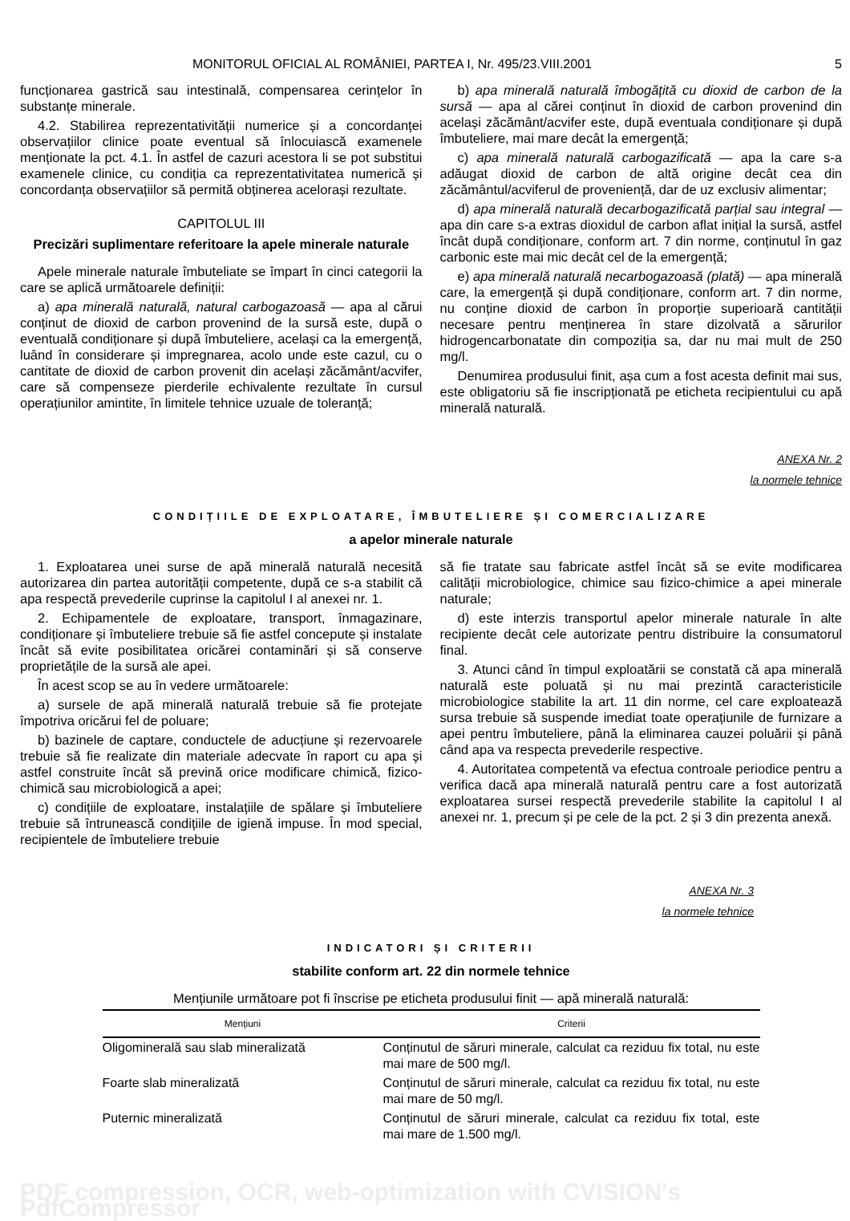MONITORUL OFICIAL AL ROMÂNIEI, PARTEA I, Nr. 495/23.VIII.2001 5
funcționarea gastrică sau intestinală, compensarea cerințelor în substanțe minerale.
4.2. Stabilirea reprezentativității numerice și a concordanței observațiilor clinice poate eventual să înlocuiască examenele menționate la pct. 4.1. În astfel de cazuri acestora li se pot substitui examenele clinice, cu condiția ca reprezentativitatea numerică și concordanța observațiilor să permită obținerea acelorași rezultate.
CAPITOLUL III
Precizări suplimentare referitoare la apele minerale naturale
Apele minerale naturale îmbuteliate se împart în cinci categorii la care se aplică următoarele definiții:
a) apa minerală naturală, natural carbogazoasă — apa al cărui conținut de dioxid de carbon provenind de la sursă este, după o eventuală condiționare și după îmbuteliere, același ca la emergență, luând în considerare și impregnarea, acolo unde este cazul, cu o cantitate de dioxid de carbon provenit din același zăcământ/acvifer, care să compenseze pierderile echivalente rezultate în cursul operațiunilor amintite, în limitele tehnice uzuale de toleranță;
b) apa minerală naturală îmbogățită cu dioxid de carbon de la sursă — apa al cărei conținut în dioxid de carbon provenind din același zăcământ/acvifer este, după eventuala condiționare și după îmbuteliere, mai mare decât la emergență;
c) apa minerală naturală carbogazificată — apa la care s-a adăugat dioxid de carbon de altă origine decât cea din zăcământul/acviferul de proveniență, dar de uz exclusiv alimentar;
d) apa minerală naturală decarbogazificată parțial sau integral — apa din care s-a extras dioxidul de carbon aflat inițial la sursă, astfel încât după condiționare, conform art. 7 din norme, conținutul în gaz carbonic este mai mic decât cel de la emergență;
e) apa minerală naturală necarbogazoasă (plată) — apa minerală care, la emergență și după condiționare, conform art. 7 din norme, nu conține dioxid de carbon în proporție superioară cantității necesare pentru menținerea în stare dizolvată a sărurilor hidrogencarbonatate din compoziția sa, dar nu mai mult de 250 mg/l.
Denumirea produsului finit, așa cum a fost acesta definit mai sus, este obligatoriu să fie inscripționată pe eticheta recipientului cu apă minerală naturală.
ANEXA Nr. 2
la normele tehnice
CONDIȚIILE DE EXPLOATARE, ÎMBUTELIERE ȘI COMERCIALIZARE
a apelor minerale naturale
1. Exploatarea unei surse de apă minerală naturală necesită autorizarea din partea autorității competente, după ce s-a stabilit că apa respectă prevederile cuprinse la capitolul I al anexei nr. 1.
2. Echipamentele de exploatare, transport, înmagazinare, condiționare și îmbuteliere trebuie să fie astfel concepute și instalate încât să evite posibilitatea oricărei contaminări și să conserve proprietățile de la sursă ale apei.
În acest scop se au în vedere următoarele:
a) sursele de apă minerală naturală trebuie să fie protejate împotriva oricărui fel de poluare;
b) bazinele de captare, conductele de aducțiune și rezervoarele trebuie să fie realizate din materiale adecvate în raport cu apa și astfel construite încât să prevină orice modificare chimică, fizico-chimică sau microbiologică a apei;
c) condițiile de exploatare, instalațiile de spălare și îmbuteliere trebuie să întrunească condițiile de igienă impuse. În mod special, recipientele de îmbuteliere trebuie
să fie tratate sau fabricate astfel încât să se evite modificarea calității microbiologice, chimice sau fizico-chimice a apei minerale naturale;
d) este interzis transportul apelor minerale naturale în alte recipiente decât cele autorizate pentru distribuire la consumatorul final.
3. Atunci când în timpul exploatării se constată că apa minerală naturală este poluată și nu mai prezintă caracteristicile microbiologice stabilite la art. 11 din norme, cel care exploatează sursa trebuie să suspende imediat toate operațiunile de furnizare a apei pentru îmbuteliere, până la eliminarea cauzei poluării și până când apa va respecta prevederile respective.
4. Autoritatea competentă va efectua controale periodice pentru a verifica dacă apa minerală naturală pentru care a fost autorizată exploatarea sursei respectă prevederile stabilite la capitolul I al anexei nr. 1, precum și pe cele de la pct. 2 și 3 din prezenta anexă.
ANEXA Nr. 3
la normele tehnice
INDICATORI ȘI CRITERII
stabilite conform art. 22 din normele tehnice
Mențiunile următoare pot fi înscrise pe eticheta produsului finit — apă minerală naturală:
| Mențiuni | Criterii |
| --- | --- |
| Oligominerală sau slab mineralizată | Conținutul de săruri minerale, calculat ca reziduu fix total, nu este mai mare de 500 mg/l. |
| Foarte slab mineralizată | Conținutul de săruri minerale, calculat ca reziduu fix total, nu este mai mare de 50 mg/l. |
| Puternic mineralizată | Conținutul de săruri minerale, calculat ca reziduu fix total, este mai mare de 1.500 mg/l. |
PDF compression, OCR, web-optimization with CVISION's PdfCompressor